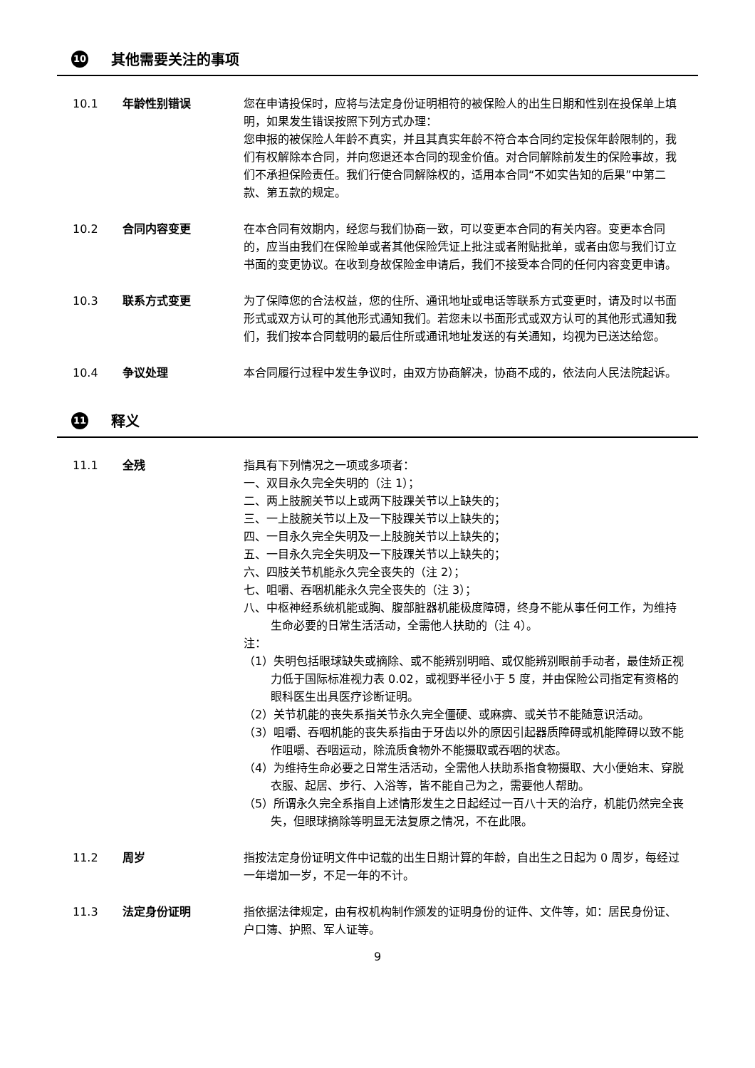10 其他需要关注的事项
10.1 年龄性别错误 您在申请投保时，应将与法定身份证明相符的被保险人的出生日期和性别在投保单上填明，如果发生错误按照下列方式办理：
您申报的被保险人年龄不真实，并且其真实年龄不符合本合同约定投保年龄限制的，我们有权解除本合同，并向您退还本合同的现金价值。对合同解除前发生的保险事故，我们不承担保险责任。我们行使合同解除权的，适用本合同“不如实告知的后果”中第二款、第五款的规定。
10.2 合同内容变更 在本合同有效期内，经您与我们协商一致，可以变更本合同的有关内容。变更本合同的，应当由我们在保险单或者其他保险凭证上批注或者附贴批单，或者由您与我们订立书面的变更协议。在收到身故保险金申请后，我们不接受本合同的任何内容变更申请。
10.3 联系方式变更 为了保障您的合法权益，您的住所、通讯地址或电话等联系方式变更时，请及时以书面形式或双方认可的其他形式通知我们。若您未以书面形式或双方认可的其他形式通知我们，我们按本合同载明的最后住所或通讯地址发送的有关通知，均视为已送达给您。
10.4 争议处理 本合同履行过程中发生争议时，由双方协商解决，协商不成的，依法向人民法院起诉。
11 释义
11.1 全残 指具有下列情况之一项或多项者：
一、双目永久完全失明的（注 1）；
二、两上肢腕关节以上或两下肢踝关节以上缺失的；
三、一上肢腕关节以上及一下肢踝关节以上缺失的；
四、一目永久完全失明及一上肢腕关节以上缺失的；
五、一目永久完全失明及一下肢踝关节以上缺失的；
六、四肢关节机能永久完全丧失的（注 2）；
七、咀嚼、吞咽机能永久完全丧失的（注 3）；
八、中枢神经系统机能或胸、腹部脏器机能极度障碍，终身不能从事任何工作，为维持生命必要的日常生活活动，全需他人扶助的（注 4）。
注：
（1）失明包括眼球缺失或摘除、或不能辨别明暗、或仅能辨别眼前手动者，最佳矫正视力低于国际标准视力表 0.02，或视野半径小于 5 度，并由保险公司指定有资格的眼科医生出具医疗诊断证明。
（2）关节机能的丧失系指关节永久完全僵硬、或麻痹、或关节不能随意识活动。
（3）咀嚼、吞咽机能的丧失系指由于牙齿以外的原因引起器质障碍或机能障碍以致不能作咀嚼、吞咽运动，除流质食物外不能摄取或吞咽的状态。
（4）为维持生命必要之日常生活活动，全需他人扶助系指食物摄取、大小便始末、穿脱衣服、起居、步行、入浴等，皆不能自己为之，需要他人帮助。
（5）所谓永久完全系指自上述情形发生之日起经过一百八十天的治疗，机能仍然完全丧失，但眼球摘除等明显无法复原之情况，不在此限。
11.2 周岁 指按法定身份证明文件中记载的出生日期计算的年龄，自出生之日起为 0 周岁，每经过一年增加一岁，不足一年的不计。
11.3 法定身份证明 指依据法律规定，由有权机构制作颁发的证明身份的证件、文件等，如：居民身份证、户口簿、护照、军人证等。
9